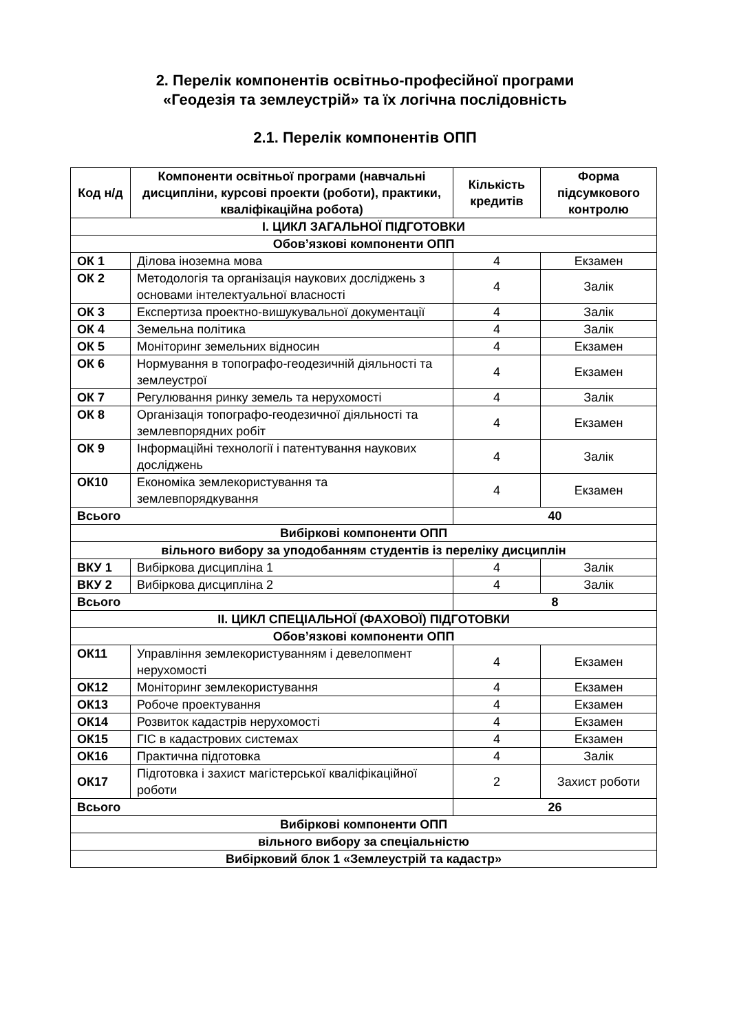2. Перелік компонентів освітньо-професійної програми
«Геодезія та землеустрій» та їх логічна послідовність
2.1. Перелік компонентів ОПП
| Код н/д | Компоненти освітньої програми (навчальні дисципліни, курсові проекти (роботи), практики, кваліфікаційна робота) | Кількість кредитів | Форма підсумкового контролю |
| --- | --- | --- | --- |
| І. ЦИКЛ ЗАГАЛЬНОЇ ПІДГОТОВКИ | | | |
| Обов’язкові компоненти ОПП | | | |
| ОК 1 | Ділова іноземна мова | 4 | Екзамен |
| ОК 2 | Методологія та організація наукових досліджень з основами інтелектуальної власності | 4 | Залік |
| ОК 3 | Експертиза проектно-вишукувальної документації | 4 | Залік |
| ОК 4 | Земельна політика | 4 | Залік |
| ОК 5 | Моніторинг земельних відносин | 4 | Екзамен |
| ОК 6 | Нормування в топографо-геодезичній діяльності та землеустрої | 4 | Екзамен |
| ОК 7 | Регулювання ринку земель та нерухомості | 4 | Залік |
| ОК 8 | Організація топографо-геодезичної діяльності та землевпорядних робіт | 4 | Екзамен |
| ОК 9 | Інформаційні технології і патентування наукових досліджень | 4 | Залік |
| ОК10 | Економіка землекористування та землевпорядкування | 4 | Екзамен |
| Всього | | 40 | |
| Вибіркові компоненти ОПП | | | |
| вільного вибору за уподобанням студентів із переліку дисциплін | | | |
| ВКУ 1 | Вибіркова дисципліна 1 | 4 | Залік |
| ВКУ 2 | Вибіркова дисципліна 2 | 4 | Залік |
| Всього | | 8 | |
| ІІ. ЦИКЛ СПЕЦІАЛЬНОЇ (ФАХОВОЇ) ПІДГОТОВКИ | | | |
| Обов’язкові компоненти ОПП | | | |
| ОК11 | Управління землекористуванням і девелопмент нерухомості | 4 | Екзамен |
| ОК12 | Моніторинг землекористування | 4 | Екзамен |
| ОК13 | Робоче проектування | 4 | Екзамен |
| ОК14 | Розвиток кадастрів нерухомості | 4 | Екзамен |
| ОК15 | ГІС в кадастрових системах | 4 | Екзамен |
| ОК16 | Практична підготовка | 4 | Залік |
| ОК17 | Підготовка і захист магістерської кваліфікаційної роботи | 2 | Захист роботи |
| Всього | | 26 | |
| Вибіркові компоненти ОПП | | | |
| вільного вибору за спеціальністю | | | |
| Вибірковий блок 1 «Землеустрій та кадастр» | | | |